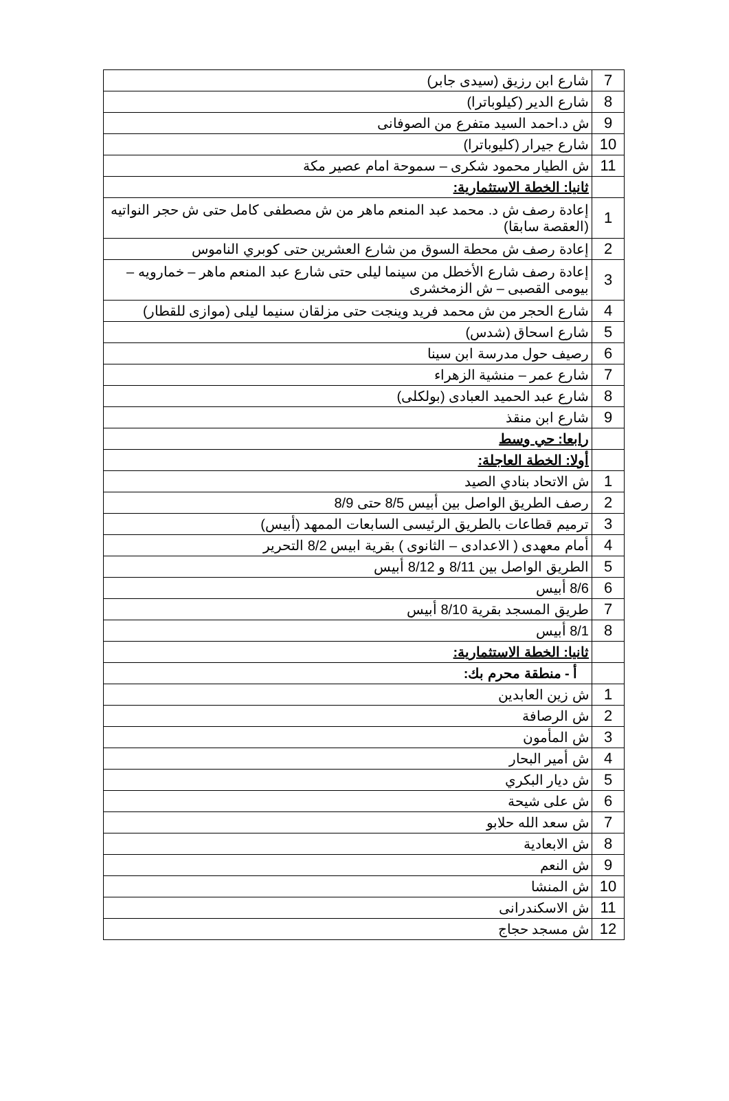| 7 | شارع ابن رزيق (سيدى جابر) |
| 8 | شارع الدير (كيلوباترا) |
| 9 | ش د.احمد السيد متفرع من الصوفانى |
| 10 | شارع جيرار (كليوباترا) |
| 11 | ش الطيار محمود شكرى – سموحة امام عصير مكة |
| | ثانيا: الخطة الاستثمارية: |
| 1 | إعادة رصف ش د. محمد عبد المنعم ماهر من ش مصطفى كامل حتى ش حجر النواتيه (العقصة سابقا) |
| 2 | إعادة رصف ش محطة السوق من شارع العشرين حتى كوبري الناموس |
| 3 | إعادة رصف شارع الأخطل من سينما ليلى حتى شارع عبد المنعم ماهر – خمارويه – بيومى القصبى – ش الزمخشرى |
| 4 | شارع الحجر من ش محمد فريد وينجت حتى مزلقان سنيما ليلى (موازى للقطار) |
| 5 | شارع اسحاق (شدس) |
| 6 | رصيف حول مدرسة ابن سينا |
| 7 | شارع عمر – منشية الزهراء |
| 8 | شارع عبد الحميد العبادى (بولكلى) |
| 9 | شارع ابن منقذ |
| | رابعا: حي وسط |
| | أولا: الخطة العاجلة: |
| 1 | ش الاتحاد بنادي الصيد |
| 2 | رصف الطريق الواصل بين أبيس 8/5 حتى 8/9 |
| 3 | ترميم قطاعات بالطريق الرئيسى السابعات الممهد (أبيس) |
| 4 | أمام معهدى ( الاعدادى – الثانوى ) بقرية ابيس 8/2 التحرير |
| 5 | الطريق الواصل بين 8/11 و 8/12 أبيس |
| 6 | 8/6 أبيس |
| 7 | طريق المسجد بقرية 8/10 أبيس |
| 8 | 8/1 أبيس |
| | ثانيا: الخطة الاستثمارية: |
| | أ - منطقة محرم بك: |
| 1 | ش زين العابدين |
| 2 | ش الرصافة |
| 3 | ش المأمون |
| 4 | ش أمير البحار |
| 5 | ش ديار البكري |
| 6 | ش على شيحة |
| 7 | ش سعد الله حلابو |
| 8 | ش الابعادية |
| 9 | ش النعم |
| 10 | ش المنشا |
| 11 | ش الاسكندرانى |
| 12 | ش مسجد حجاج |